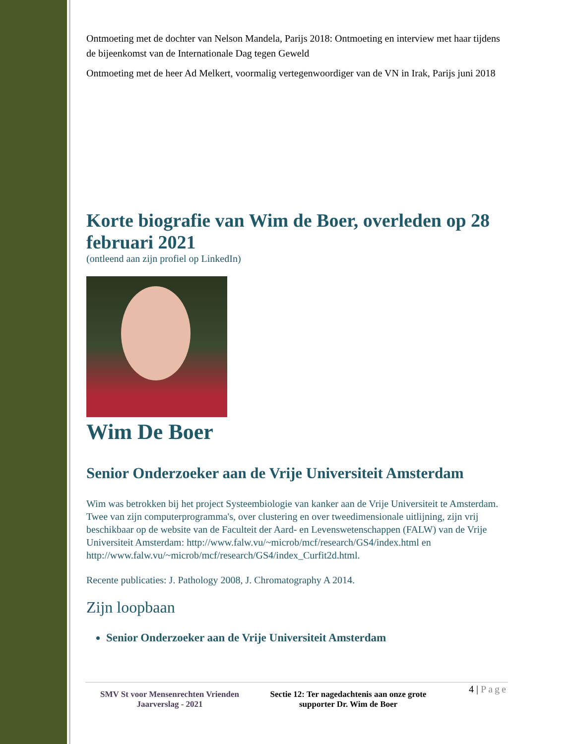Ontmoeting met de dochter van Nelson Mandela, Parijs 2018: Ontmoeting en interview met haar tijdens de bijeenkomst van de Internationale Dag tegen Geweld
Ontmoeting met de heer Ad Melkert, voormalig vertegenwoordiger van de VN in Irak, Parijs juni 2018
Korte biografie van Wim de Boer, overleden op 28 februari 2021
(ontleend aan zijn profiel op LinkedIn)
Wim De Boer
Senior Onderzoeker aan de Vrije Universiteit Amsterdam
Wim was betrokken bij het project Systeembiologie van kanker aan de Vrije Universiteit te Amsterdam. Twee van zijn computerprogramma's, over clustering en over tweedimensionale uitlijning, zijn vrij beschikbaar op de website van de Faculteit der Aard- en Levenswetenschappen (FALW) van de Vrije Universiteit Amsterdam: http://www.falw.vu/~microb/mcf/research/GS4/index.html en http://www.falw.vu/~microb/mcf/research/GS4/index_Curfit2d.html.
Recente publicaties: J. Pathology 2008, J. Chromatography A 2014.
Zijn loopbaan
Senior Onderzoeker aan de Vrije Universiteit Amsterdam
SMV St voor Mensenrechten Vrienden
Jaarverslag - 2021
Sectie 12: Ter nagedachtenis aan onze grote supporter Dr. Wim de Boer
4 | Page